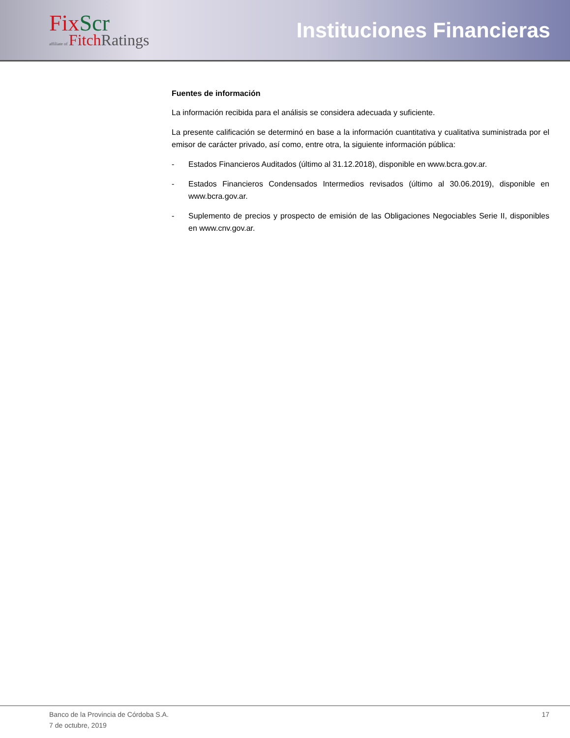Fix Scr
affiliate of Fitch Ratings
Instituciones Financieras
Fuentes de información
La información recibida para el análisis se considera adecuada y suficiente.
La presente calificación se determinó en base a la información cuantitativa y cualitativa suministrada por el emisor de carácter privado, así como, entre otra, la siguiente información pública:
- Estados Financieros Auditados (último al 31.12.2018), disponible en www.bcra.gov.ar.
- Estados Financieros Condensados Intermedios revisados (último al 30.06.2019), disponible en www.bcra.gov.ar.
- Suplemento de precios y prospecto de emisión de las Obligaciones Negociables Serie II, disponibles en www.cnv.gov.ar.
Banco de la Provincia de Córdoba S.A.
7 de octubre, 2019
17